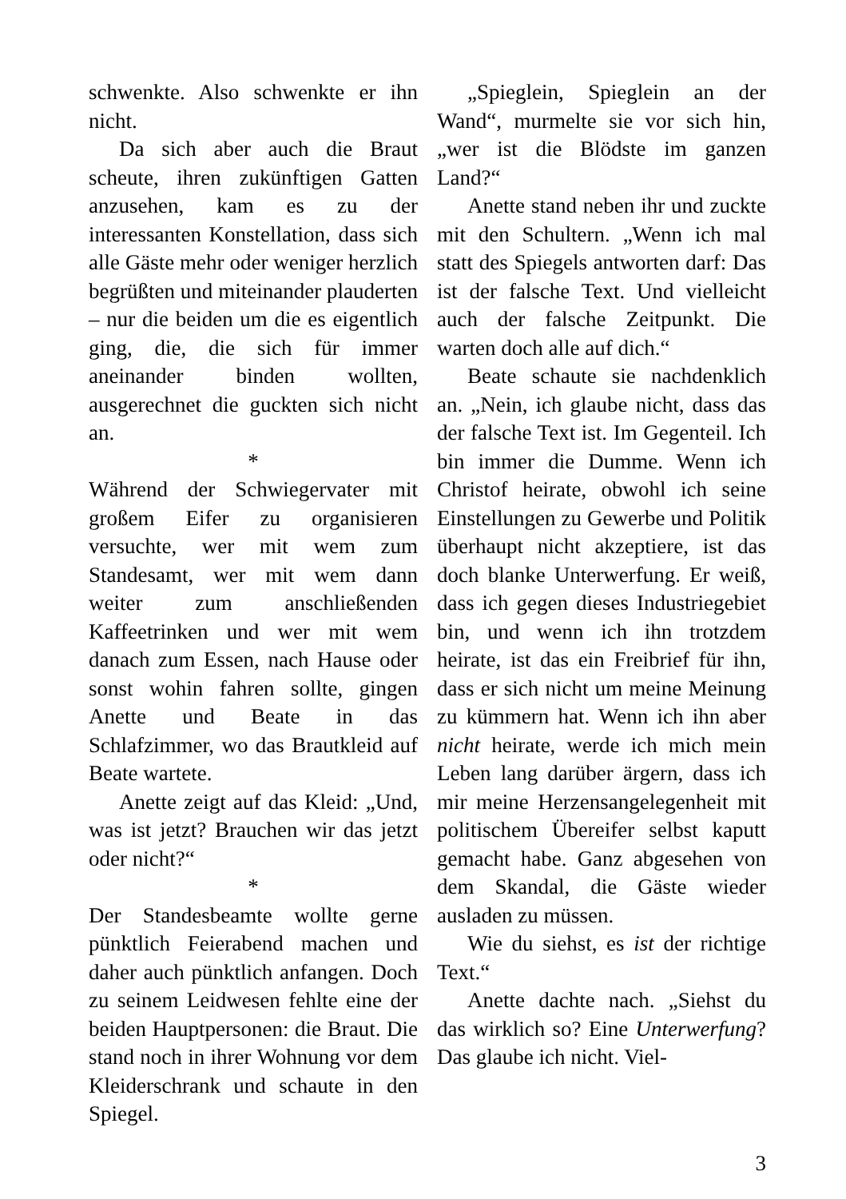schwenkte. Also schwenkte er ihn nicht.
Da sich aber auch die Braut scheute, ihren zukünftigen Gatten anzusehen, kam es zu der interessanten Konstellation, dass sich alle Gäste mehr oder weniger herzlich begrüßten und miteinander plauderten – nur die beiden um die es eigentlich ging, die, die sich für immer aneinander binden wollten, ausgerechnet die guckten sich nicht an.
*
Während der Schwiegervater mit großem Eifer zu organisieren versuchte, wer mit wem zum Standesamt, wer mit wem dann weiter zum anschließenden Kaffeetrinken und wer mit wem danach zum Essen, nach Hause oder sonst wohin fahren sollte, gingen Anette und Beate in das Schlafzimmer, wo das Brautkleid auf Beate wartete.
Anette zeigt auf das Kleid: „Und, was ist jetzt? Brauchen wir das jetzt oder nicht?“
*
Der Standesbeamte wollte gerne pünktlich Feierabend machen und daher auch pünktlich anfangen. Doch zu seinem Leidwesen fehlte eine der beiden Hauptpersonen: die Braut. Die stand noch in ihrer Wohnung vor dem Kleiderschrank und schaute in den Spiegel.
„Spieglein, Spieglein an der Wand“, murmelte sie vor sich hin, „wer ist die Blödste im ganzen Land?“
Anette stand neben ihr und zuckte mit den Schultern. „Wenn ich mal statt des Spiegels antworten darf: Das ist der falsche Text. Und vielleicht auch der falsche Zeitpunkt. Die warten doch alle auf dich.“
Beate schaute sie nachdenklich an. „Nein, ich glaube nicht, dass das der falsche Text ist. Im Gegenteil. Ich bin immer die Dumme. Wenn ich Christof heirate, obwohl ich seine Einstellungen zu Gewerbe und Politik überhaupt nicht akzeptiere, ist das doch blanke Unterwerfung. Er weiß, dass ich gegen dieses Industriegebiet bin, und wenn ich ihn trotzdem heirate, ist das ein Freibrief für ihn, dass er sich nicht um meine Meinung zu kümmern hat. Wenn ich ihn aber nicht heirate, werde ich mich mein Leben lang darüber ärgern, dass ich mir meine Herzensangelegenheit mit politischem Übereifer selbst kaputt gemacht habe. Ganz abgesehen von dem Skandal, die Gäste wieder ausladen zu müssen.
Wie du siehst, es ist der richtige Text.“
Anette dachte nach. „Siehst du das wirklich so? Eine Unterwerfung? Das glaube ich nicht. Viel-
3